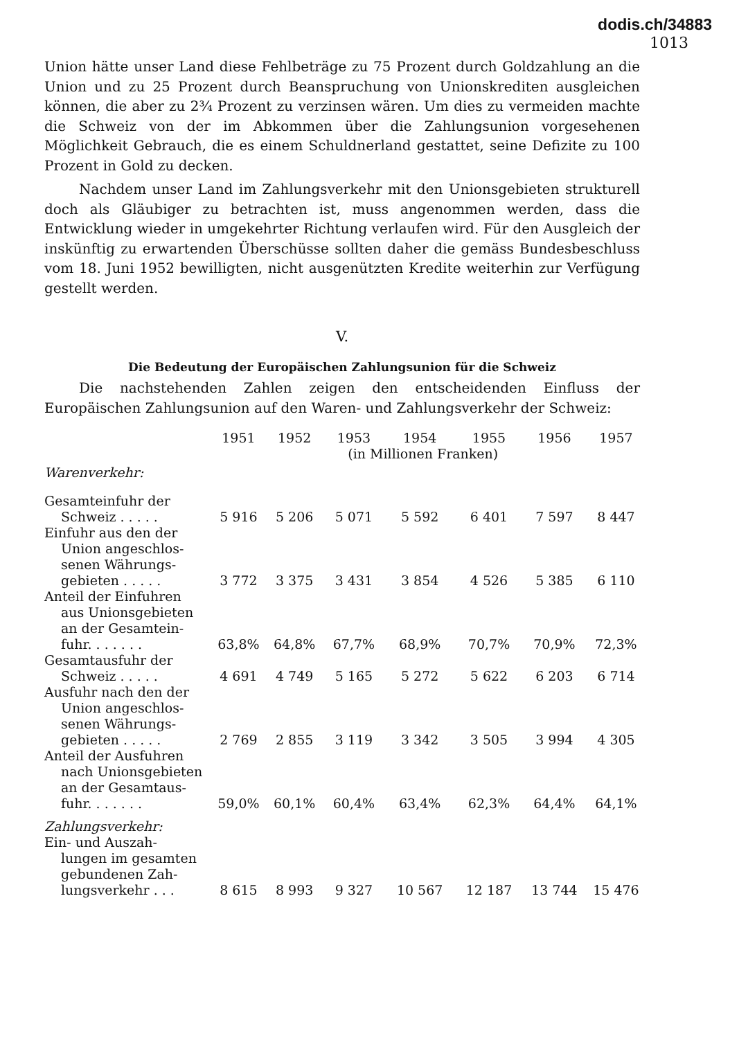dodis.ch/34883
1013
Union hätte unser Land diese Fehlbeträge zu 75 Prozent durch Goldzahlung an die Union und zu 25 Prozent durch Beanspruchung von Unionskrediten ausgleichen können, die aber zu 2¾ Prozent zu verzinsen wären. Um dies zu vermeiden machte die Schweiz von der im Abkommen über die Zahlungsunion vorgesehenen Möglichkeit Gebrauch, die es einem Schuldnerland gestattet, seine Defizite zu 100 Prozent in Gold zu decken.
Nachdem unser Land im Zahlungsverkehr mit den Unionsgebieten strukturell doch als Gläubiger zu betrachten ist, muss angenommen werden, dass die Entwicklung wieder in umgekehrter Richtung verlaufen wird. Für den Ausgleich der inskünftig zu erwartenden Überschüsse sollten daher die gemäss Bundesbeschluss vom 18. Juni 1952 bewilligten, nicht ausgenützten Kredite weiterhin zur Verfügung gestellt werden.
V.
Die Bedeutung der Europäischen Zahlungsunion für die Schweiz
Die nachstehenden Zahlen zeigen den entscheidenden Einfluss der Europäischen Zahlungsunion auf den Waren- und Zahlungsverkehr der Schweiz:
| | 1951 | 1952 | 1953 | 1954 | 1955 | 1956 | 1957 |
| | | | (in Millionen Franken) | | | | |
| Warenverkehr: | | | | | | | |
| Gesamteinfuhr der Schweiz . . . . . | 5 916 | 5 206 | 5 071 | 5 592 | 6 401 | 7 597 | 8 447 |
| Einfuhr aus den der Union angeschlos- senen Währungs- gebieten . . . . . | 3 772 | 3 375 | 3 431 | 3 854 | 4 526 | 5 385 | 6 110 |
| Anteil der Einfuhren aus Unionsgebieten an der Gesamtein- fuhr. . . . . . . | 63,8% | 64,8% | 67,7% | 68,9% | 70,7% | 70,9% | 72,3% |
| Gesamtausfuhr der Schweiz . . . . . | 4 691 | 4 749 | 5 165 | 5 272 | 5 622 | 6 203 | 6 714 |
| Ausfuhr nach den der Union angeschlos- senen Währungs- gebieten . . . . . | 2 769 | 2 855 | 3 119 | 3 342 | 3 505 | 3 994 | 4 305 |
| Anteil der Ausfuhren nach Unionsgebieten an der Gesamtaus- fuhr. . . . . . . | 59,0% | 60,1% | 60,4% | 63,4% | 62,3% | 64,4% | 64,1% |
| Zahlungsverkehr: | | | | | | | |
| Ein- und Auszah- lungen im gesamten gebundenen Zah- lungsverkehr . . . | 8 615 | 8 993 | 9 327 | 10 567 | 12 187 | 13 744 | 15 476 |